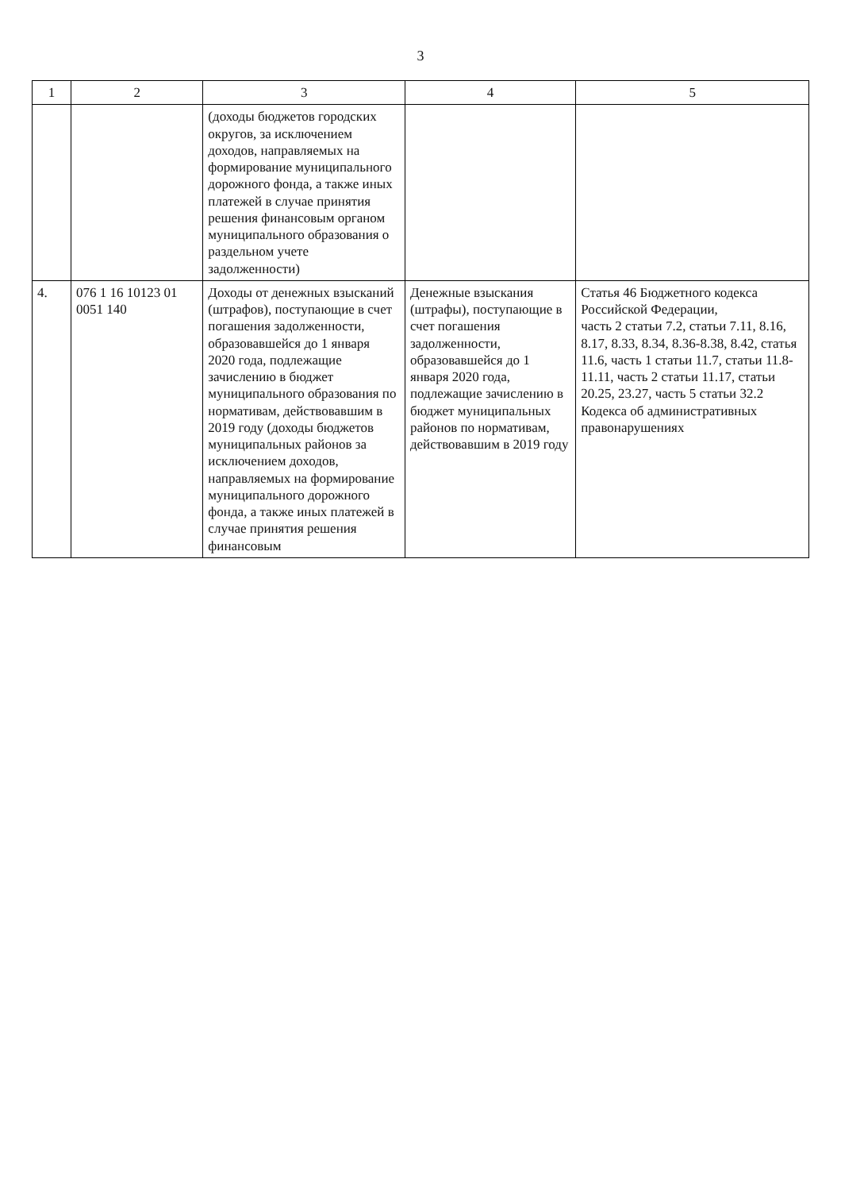3
| 1 | 2 | 3 | 4 | 5 |
| --- | --- | --- | --- | --- |
| | | (доходы бюджетов городских округов, за исключением доходов, направляемых на формирование муниципального дорожного фонда, а также иных платежей в случае принятия решения финансовым органом муниципального образования о раздельном учете задолженности) | | |
| 4. | 076 1 16 10123 01 0051 140 | Доходы от денежных взысканий (штрафов), поступающие в счет погашения задолженности, образовавшейся до 1 января 2020 года, подлежащие зачислению в бюджет муниципального образования по нормативам, действовавшим в 2019 году (доходы бюджетов муниципальных районов за исключением доходов, направляемых на формирование муниципального дорожного фонда, а также иных платежей в случае принятия решения финансовым | Денежные взыскания (штрафы), поступающие в счет погашения задолженности, образовавшейся до 1 января 2020 года, подлежащие зачислению в бюджет муниципальных районов по нормативам, действовавшим в 2019 году | Статья 46 Бюджетного кодекса Российской Федерации, часть 2 статьи 7.2, статьи 7.11, 8.16, 8.17, 8.33, 8.34, 8.36-8.38, 8.42, статья 11.6, часть 1 статьи 11.7, статьи 11.8-11.11, часть 2 статьи 11.17, статьи 20.25, 23.27, часть 5 статьи 32.2 Кодекса об административных правонарушениях |